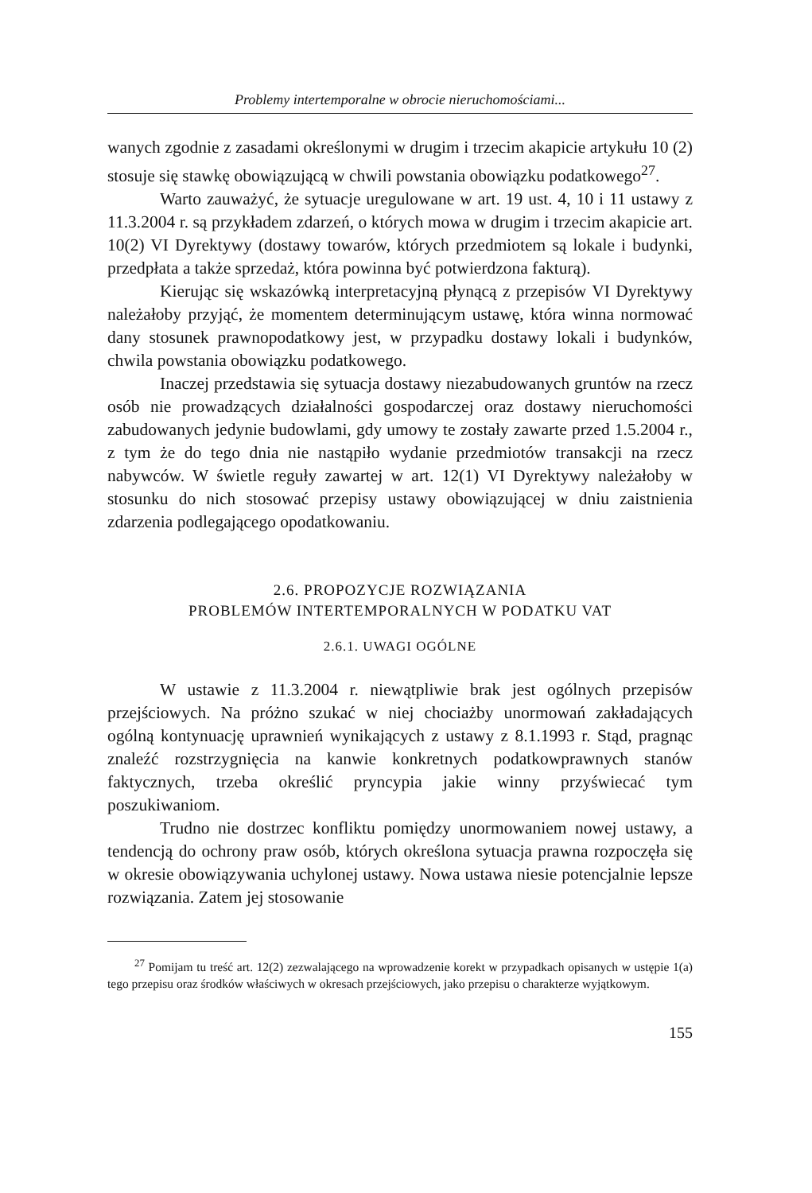Problemy intertemporalne w obrocie nieruchomościami...
wanych zgodnie z zasadami określonymi w drugim i trzecim akapicie artykułu 10 (2) stosuje się stawkę obowiązującą w chwili powstania obowiązku podatkowego<sup>27</sup>.
Warto zauważyć, że sytuacje uregulowane w art. 19 ust. 4, 10 i 11 ustawy z 11.3.2004 r. są przykładem zdarzeń, o których mowa w drugim i trzecim akapicie art. 10(2) VI Dyrektywy (dostawy towarów, których przedmiotem są lokale i budynki, przedpłata a także sprzedaż, która powinna być potwierdzona fakturą).
Kierując się wskazówką interpretacyjną płynącą z przepisów VI Dyrektywy należałoby przyjąć, że momentem determinującym ustawę, która winna normować dany stosunek prawnopodatkowy jest, w przypadku dostawy lokali i budynków, chwila powstania obowiązku podatkowego.
Inaczej przedstawia się sytuacja dostawy niezabudowanych gruntów na rzecz osób nie prowadzących działalności gospodarczej oraz dostawy nieruchomości zabudowanych jedynie budowlami, gdy umowy te zostały zawarte przed 1.5.2004 r., z tym że do tego dnia nie nastąpiło wydanie przedmiotów transakcji na rzecz nabywców. W świetle reguły zawartej w art. 12(1) VI Dyrektywy należałoby w stosunku do nich stosować przepisy ustawy obowiązującej w dniu zaistnienia zdarzenia podlegającego opodatkowaniu.
2.6. PROPOZYCJE ROZWIĄZANIA
PROBLEMÓW INTERTEMPORALNYCH W PODATKU VAT
2.6.1. UWAGI OGÓLNE
W ustawie z 11.3.2004 r. niewątpliwie brak jest ogólnych przepisów przejściowych. Na próżno szukać w niej chociażby unormowań zakładających ogólną kontynuację uprawnień wynikających z ustawy z 8.1.1993 r. Stąd, pragnąc znaleźć rozstrzygnięcia na kanwie konkretnych podatkowprawnych stanów faktycznych, trzeba określić pryncypia jakie winny przyświecać tym poszukiwaniom.
Trudno nie dostrzec konfliktu pomiędzy unormowaniem nowej ustawy, a tendencją do ochrony praw osób, których określona sytuacja prawna rozpoczęła się w okresie obowiązywania uchylonej ustawy. Nowa ustawa niesie potencjalnie lepsze rozwiązania. Zatem jej stosowanie
<sup>27</sup> Pomijam tu treść art. 12(2) zezwalającego na wprowadzenie korekt w przypadkach opisanych w ustępie 1(a) tego przepisu oraz środków właściwych w okresach przejściowych, jako przepisu o charakterze wyjątkowym.
155